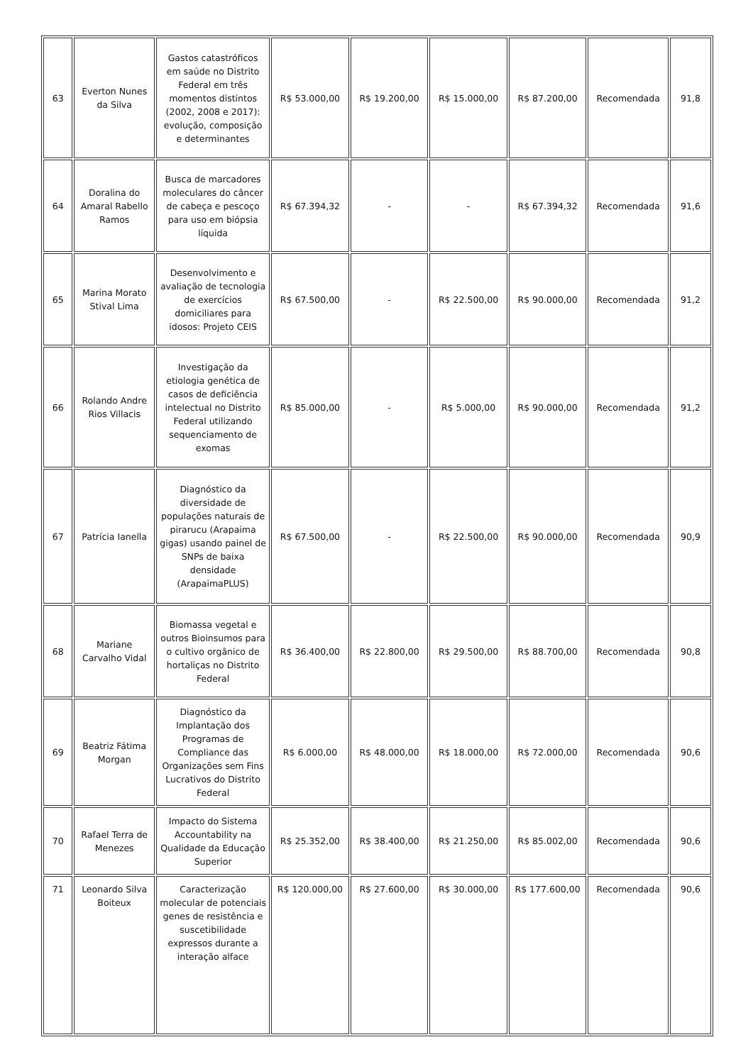| 63 | Everton Nunes da Silva | Gastos catastróficos em saúde no Distrito Federal em três momentos distintos (2002, 2008 e 2017): evolução, composição e determinantes | R$ 53.000,00 | R$ 19.200,00 | R$ 15.000,00 | R$ 87.200,00 | Recomendada | 91,8 |
| 64 | Doralina do Amaral Rabello Ramos | Busca de marcadores moleculares do câncer de cabeça e pescoço para uso em biópsia líquida | R$ 67.394,32 | - | - | R$ 67.394,32 | Recomendada | 91,6 |
| 65 | Marina Morato Stival Lima | Desenvolvimento e avaliação de tecnologia de exercícios domiciliares para idosos: Projeto CEIS | R$ 67.500,00 | - | R$ 22.500,00 | R$ 90.000,00 | Recomendada | 91,2 |
| 66 | Rolando Andre Rios Villacis | Investigação da etiologia genética de casos de deficiência intelectual no Distrito Federal utilizando sequenciamento de exomas | R$ 85.000,00 | - | R$ 5.000,00 | R$ 90.000,00 | Recomendada | 91,2 |
| 67 | Patrícia Ianella | Diagnóstico da diversidade de populações naturais de pirarucu (Arapaima gigas) usando painel de SNPs de baixa densidade (ArapaimaPLUS) | R$ 67.500,00 | - | R$ 22.500,00 | R$ 90.000,00 | Recomendada | 90,9 |
| 68 | Mariane Carvalho Vidal | Biomassa vegetal e outros Bioinsumos para o cultivo orgânico de hortaliças no Distrito Federal | R$ 36.400,00 | R$ 22.800,00 | R$ 29.500,00 | R$ 88.700,00 | Recomendada | 90,8 |
| 69 | Beatriz Fátima Morgan | Diagnóstico da Implantação dos Programas de Compliance das Organizações sem Fins Lucrativos do Distrito Federal | R$ 6.000,00 | R$ 48.000,00 | R$ 18.000,00 | R$ 72.000,00 | Recomendada | 90,6 |
| 70 | Rafael Terra de Menezes | Impacto do Sistema Accountability na Qualidade da Educação Superior | R$ 25.352,00 | R$ 38.400,00 | R$ 21.250,00 | R$ 85.002,00 | Recomendada | 90,6 |
| 71 | Leonardo Silva Boiteux | Caracterização molecular de potenciais genes de resistência e suscetibilidade expressos durante a interação alface | R$ 120.000,00 | R$ 27.600,00 | R$ 30.000,00 | R$ 177.600,00 | Recomendada | 90,6 |